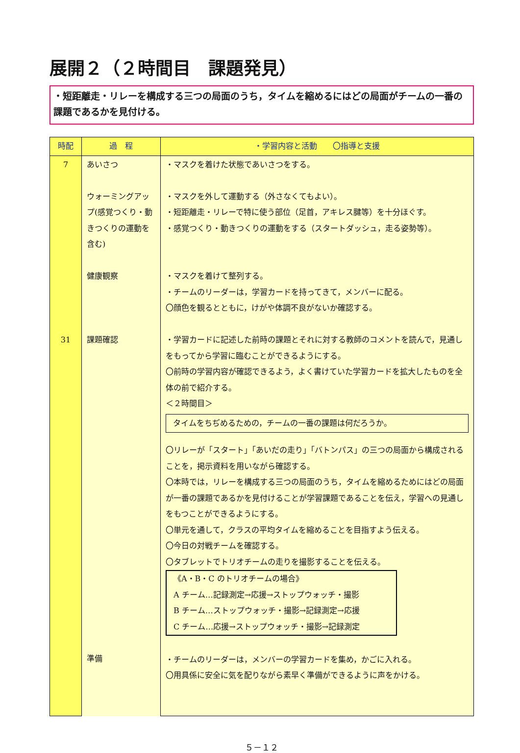展開２（２時間目　課題発見）
・短距離走・リレーを構成する三つの局面のうち，タイムを縮めるにはどの局面がチームの一番の課題であるかを見付ける。
| 時配 | 過 程 | ・学習内容と活動 〇指導と支援 |
| --- | --- | --- |
| 7 31 | あいさつ ウォーミングアップ(感覚つくり・動きつくりの運動を含む) 健康観察 課題確認 準備 | ・マスクを着けた状態であいさつをする。 ・マスクを外して運動する（外さなくてもよい）。 ・短距離走・リレーで特に使う部位（足首，アキレス腱等）を十分ほぐす。 ・感覚つくり・動きつくりの運動をする（スタートダッシュ，走る姿勢等）。 ・マスクを着けて整列する。 ・チームのリーダーは，学習カードを持ってきて，メンバーに配る。 〇顔色を観るとともに，けがや体調不良がないか確認する。 ・学習カードに記述した前時の課題とそれに対する教師のコメントを読んで，見通しをもってから学習に臨むことができるようにする。 〇前時の学習内容が確認できるよう，よく書けていた学習カードを拡大したものを全体の前で紹介する。 ＜２時間目＞ タイムをちぢめるための，チームの一番の課題は何だろうか。 〇リレーが「スタート」「あいだの走り」「バトンパス」の三つの局面から構成されることを，掲示資料を用いながら確認する。 〇本時では，リレーを構成する三つの局面のうち，タイムを縮めるためにはどの局面が一番の課題であるかを見付けることが学習課題であることを伝え，学習への見通しをもつことができるようにする。 〇単元を通して，クラスの平均タイムを縮めることを目指すよう伝える。 〇今日の対戦チームを確認する。 〇タブレットでトリオチームの走りを撮影することを伝える。 《A・B・C のトリオチームの場合》 A チーム…記録測定→応援→ストップウォッチ・撮影 B チーム…ストップウォッチ・撮影→記録測定→応援 C チーム…応援→ストップウォッチ・撮影→記録測定 ・チームのリーダーは，メンバーの学習カードを集め，かごに入れる。 〇用具係に安全に気を配りながら素早く準備ができるように声をかける。 |
５－１２